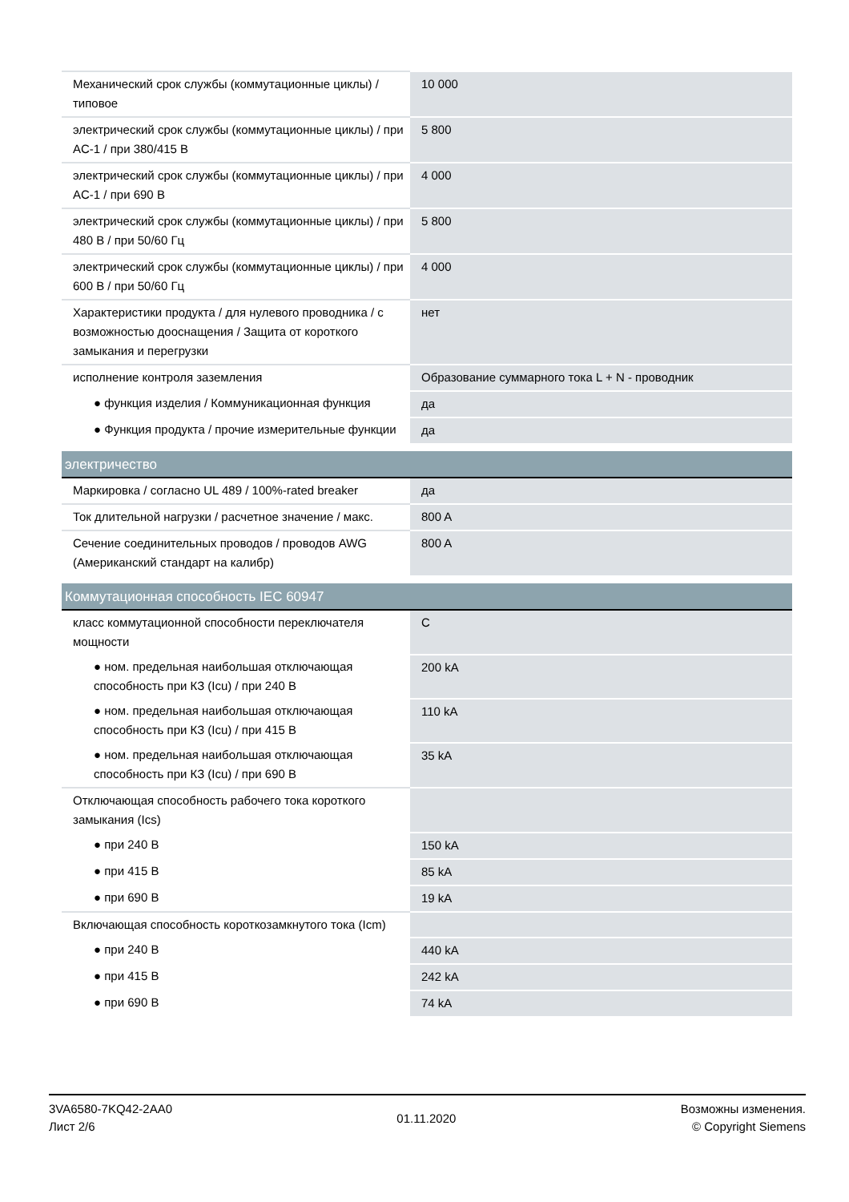| Механический срок службы (коммутационные циклы) / типовое | 10 000 |
| электрический срок службы (коммутационные циклы) / при AC-1 / при 380/415 В | 5 800 |
| электрический срок службы (коммутационные циклы) / при AC-1 / при 690 В | 4 000 |
| электрический срок службы (коммутационные циклы) / при 480 В / при 50/60 Гц | 5 800 |
| электрический срок службы (коммутационные циклы) / при 600 В / при 50/60 Гц | 4 000 |
| Характеристики продукта / для нулевого проводника / с возможностью дооснащения / Защита от короткого замыкания и перегрузки | нет |
| исполнение контроля заземления | Образование суммарного тока L + N - проводник |
| ● функция изделия / Коммуникационная функция | да |
| ● Функция продукта / прочие измерительные функции | да |
| электричество | |
| Маркировка / согласно UL 489 / 100%-rated breaker | да |
| Ток длительной нагрузки / расчетное значение / макс. | 800 A |
| Сечение соединительных проводов / проводов AWG (Американский стандарт на калибр) | 800 A |
| Коммутационная способность IEC 60947 | |
| класс коммутационной способности переключателя мощности | C |
| ● ном. предельная наибольшая отключающая способность при КЗ (Icu) / при 240 В | 200 kA |
| ● ном. предельная наибольшая отключающая способность при КЗ (Icu) / при 415 В | 110 kA |
| ● ном. предельная наибольшая отключающая способность при КЗ (Icu) / при 690 В | 35 kA |
| Отключающая способность рабочего тока короткого замыкания (Ics) | |
| ● при 240 В | 150 kA |
| ● при 415 В | 85 kA |
| ● при 690 В | 19 kA |
| Включающая способность короткозамкнутого тока (Icm) | |
| ● при 240 В | 440 kA |
| ● при 415 В | 242 kA |
| ● при 690 В | 74 kA |
3VA6580-7KQ42-2AA0
Лист 2/6
01.11.2020
Возможны изменения.
© Copyright Siemens